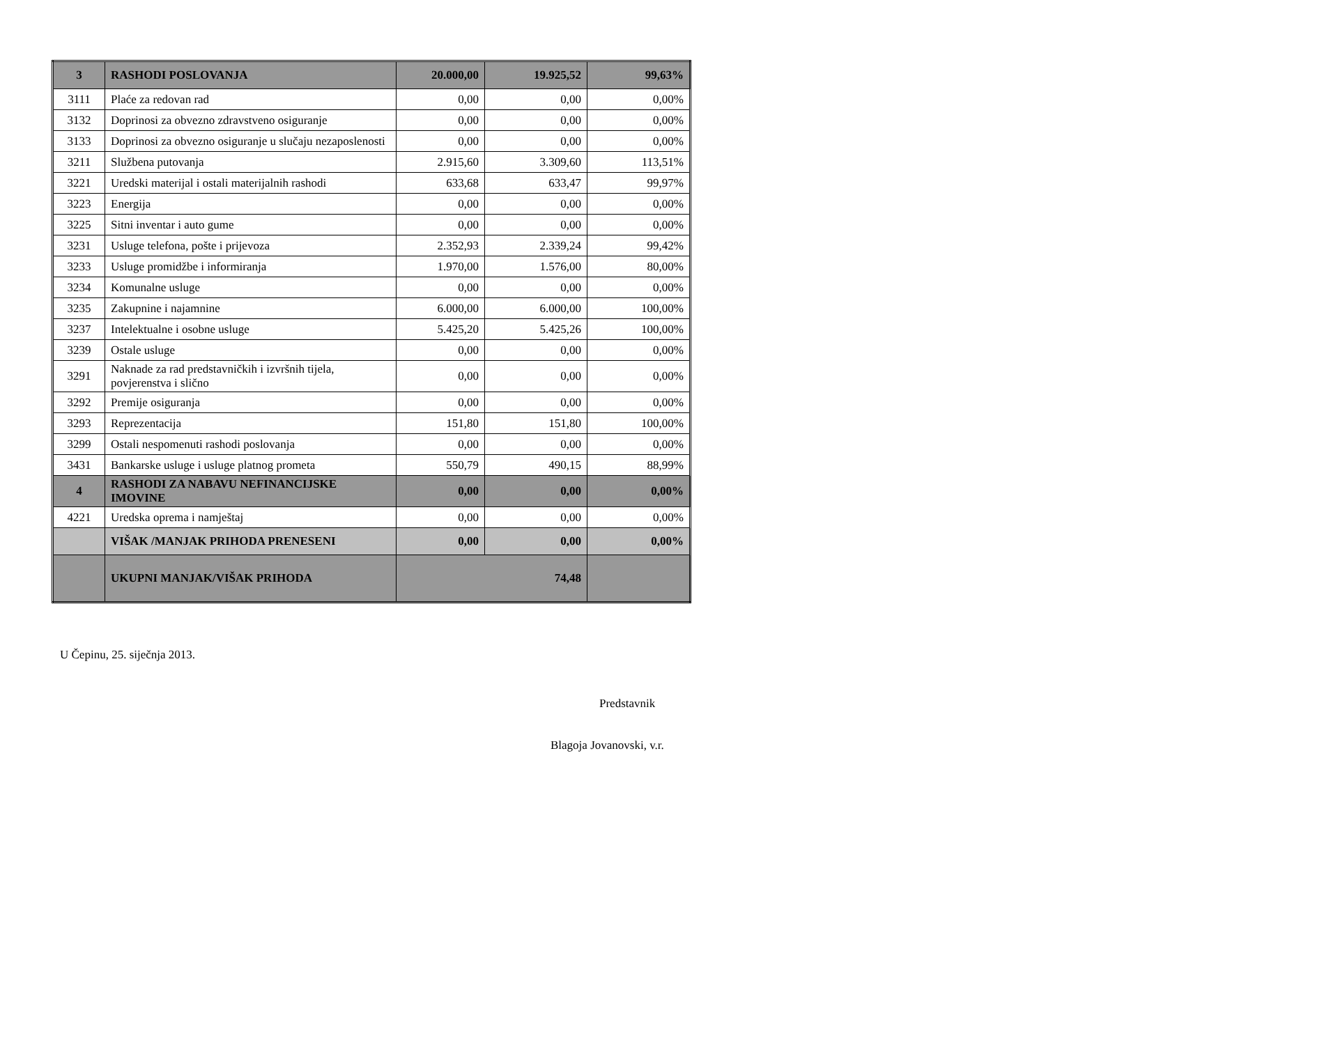| 3 | RASHODI POSLOVANJA | 20.000,00 | 19.925,52 | 99,63% |
| 3111 | Plaće za redovan rad | 0,00 | 0,00 | 0,00% |
| 3132 | Doprinosi za obvezno zdravstveno osiguranje | 0,00 | 0,00 | 0,00% |
| 3133 | Doprinosi za obvezno osiguranje u slučaju nezaposlenosti | 0,00 | 0,00 | 0,00% |
| 3211 | Službena putovanja | 2.915,60 | 3.309,60 | 113,51% |
| 3221 | Uredski materijal i ostali materijalnih rashodi | 633,68 | 633,47 | 99,97% |
| 3223 | Energija | 0,00 | 0,00 | 0,00% |
| 3225 | Sitni inventar i auto gume | 0,00 | 0,00 | 0,00% |
| 3231 | Usluge telefona, pošte i prijevoza | 2.352,93 | 2.339,24 | 99,42% |
| 3233 | Usluge promidžbe i informiranja | 1.970,00 | 1.576,00 | 80,00% |
| 3234 | Komunalne usluge | 0,00 | 0,00 | 0,00% |
| 3235 | Zakupnine i najamnine | 6.000,00 | 6.000,00 | 100,00% |
| 3237 | Intelektualne i osobne usluge | 5.425,20 | 5.425,26 | 100,00% |
| 3239 | Ostale usluge | 0,00 | 0,00 | 0,00% |
| 3291 | Naknade za rad predstavničkih i izvršnih tijela, povjerenstva i slično | 0,00 | 0,00 | 0,00% |
| 3292 | Premije osiguranja | 0,00 | 0,00 | 0,00% |
| 3293 | Reprezentacija | 151,80 | 151,80 | 100,00% |
| 3299 | Ostali nespomenuti rashodi poslovanja | 0,00 | 0,00 | 0,00% |
| 3431 | Bankarske usluge i usluge platnog prometa | 550,79 | 490,15 | 88,99% |
| 4 | RASHODI ZA NABAVU NEFINANCIJSKE IMOVINE | 0,00 | 0,00 | 0,00% |
| 4221 | Uredska oprema i namještaj | 0,00 | 0,00 | 0,00% |
| | VIŠAK /MANJAK PRIHODA PRENESENI | 0,00 | 0,00 | 0,00% |
| | UKUPNI MANJAK/VIŠAK PRIHODA | 74,48 | | |
U Čepinu, 25. siječnja 2013.
Predstavnik
Blagoja Jovanovski, v.r.